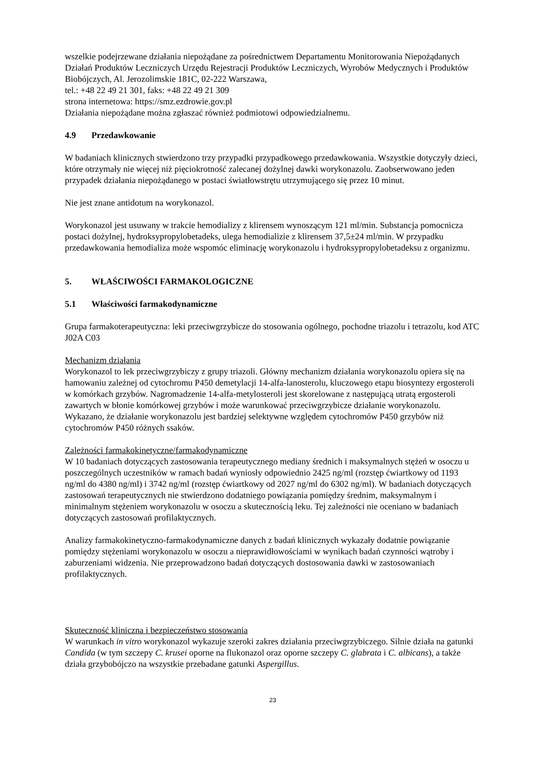wszelkie podejrzewane działania niepożądane za pośrednictwem Departamentu Monitorowania Niepożądanych Działań Produktów Leczniczych Urzędu Rejestracji Produktów Leczniczych, Wyrobów Medycznych i Produktów Biobójczych, Al. Jerozolimskie 181C, 02-222 Warszawa,
tel.: +48 22 49 21 301, faks: +48 22 49 21 309
strona internetowa: https://smz.ezdrowie.gov.pl
Działania niepożądane można zgłaszać również podmiotowi odpowiedzialnemu.
4.9 Przedawkowanie
W badaniach klinicznych stwierdzono trzy przypadki przypadkowego przedawkowania. Wszystkie dotyczyły dzieci, które otrzymały nie więcej niż pięciokrotność zalecanej dożylnej dawki worykonazolu. Zaobserwowano jeden przypadek działania niepożądanego w postaci światłowstrętu utrzymującego się przez 10 minut.
Nie jest znane antidotum na worykonazol.
Worykonazol jest usuwany w trakcie hemodializy z klirensem wynoszącym 121 ml/min. Substancja pomocnicza postaci dożylnej, hydroksypropylobetadeks, ulega hemodializie z klirensem 37,5±24 ml/min. W przypadku przedawkowania hemodializa może wspomóc eliminację worykonazolu i hydroksypropylobetadeksu z organizmu.
5. WŁAŚCIWOŚCI FARMAKOLOGICZNE
5.1 Właściwości farmakodynamiczne
Grupa farmakoterapeutyczna: leki przeciwgrzybicze do stosowania ogólnego, pochodne triazolu i tetrazolu, kod ATC J02A C03
Mechanizm działania
Worykonazol to lek przeciwgrzybiczy z grupy triazoli. Główny mechanizm działania worykonazolu opiera się na hamowaniu zależnej od cytochromu P450 demetylacji 14-alfa-lanosterolu, kluczowego etapu biosyntezy ergosteroli w komórkach grzybów. Nagromadzenie 14-alfa-metylosteroli jest skorelowane z następującą utratą ergosteroli zawartych w błonie komórkowej grzybów i może warunkować przeciwgrzybicze działanie worykonazolu. Wykazano, że działanie worykonazolu jest bardziej selektywne względem cytochromów P450 grzybów niż cytochromów P450 różnych ssaków.
Zależności farmakokinetyczne/farmakodynamiczne
W 10 badaniach dotyczących zastosowania terapeutycznego mediany średnich i maksymalnych stężeń w osoczu u poszczególnych uczestników w ramach badań wyniosły odpowiednio 2425 ng/ml (rozstęp ćwiartkowy od 1193 ng/ml do 4380 ng/ml) i 3742 ng/ml (rozstęp ćwiartkowy od 2027 ng/ml do 6302 ng/ml). W badaniach dotyczących zastosowań terapeutycznych nie stwierdzono dodatniego powiązania pomiędzy średnim, maksymalnym i minimalnym stężeniem worykonazolu w osoczu a skutecznością leku. Tej zależności nie oceniano w badaniach dotyczących zastosowań profilaktycznych.
Analizy farmakokinetyczno-farmakodynamiczne danych z badań klinicznych wykazały dodatnie powiązanie pomiędzy stężeniami worykonazolu w osoczu a nieprawidłowościami w wynikach badań czynności wątroby i zaburzeniami widzenia. Nie przeprowadzono badań dotyczących dostosowania dawki w zastosowaniach profilaktycznych.
Skuteczność kliniczna i bezpieczeństwo stosowania
W warunkach in vitro worykonazol wykazuje szeroki zakres działania przeciwgrzybiczego. Silnie działa na gatunki Candida (w tym szczepy C. krusei oporne na flukonazol oraz oporne szczepy C. glabrata i C. albicans), a także działa grzybobójczo na wszystkie przebadane gatunki Aspergillus.
23